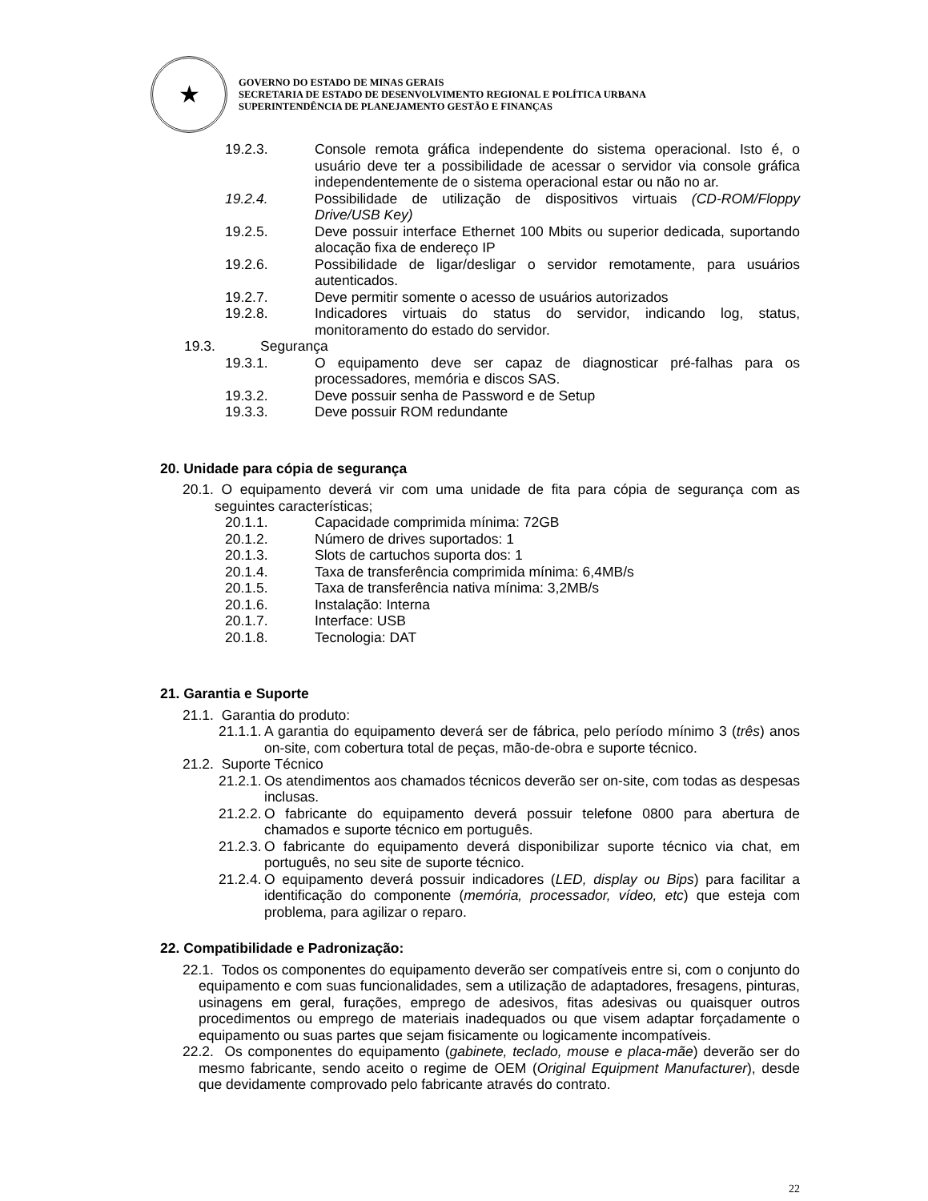★
GOVERNO DO ESTADO DE MINAS GERAIS
SECRETARIA DE ESTADO DE DESENVOLVIMENTO REGIONAL E POLÍTICA URBANA
SUPERINTENDÊNCIA DE PLANEJAMENTO GESTÃO E FINANÇAS
19.2.3. Console remota gráfica independente do sistema operacional. Isto é, o usuário deve ter a possibilidade de acessar o servidor via console gráfica independentemente de o sistema operacional estar ou não no ar.
19.2.4. Possibilidade de utilização de dispositivos virtuais (CD-ROM/Floppy Drive/USB Key)
19.2.5. Deve possuir interface Ethernet 100 Mbits ou superior dedicada, suportando alocação fixa de endereço IP
19.2.6. Possibilidade de ligar/desligar o servidor remotamente, para usuários autenticados.
19.2.7. Deve permitir somente o acesso de usuários autorizados
19.2.8. Indicadores virtuais do status do servidor, indicando log, status, monitoramento do estado do servidor.
19.3. Segurança
19.3.1. O equipamento deve ser capaz de diagnosticar pré-falhas para os processadores, memória e discos SAS.
19.3.2. Deve possuir senha de Password e de Setup
19.3.3. Deve possuir ROM redundante
20. Unidade para cópia de segurança
20.1. O equipamento deverá vir com uma unidade de fita para cópia de segurança com as seguintes características;
20.1.1. Capacidade comprimida mínima: 72GB
20.1.2. Número de drives suportados: 1
20.1.3. Slots de cartuchos suporta dos: 1
20.1.4. Taxa de transferência comprimida mínima: 6,4MB/s
20.1.5. Taxa de transferência nativa mínima: 3,2MB/s
20.1.6. Instalação: Interna
20.1.7. Interface: USB
20.1.8. Tecnologia: DAT
21. Garantia e Suporte
21.1. Garantia do produto:
21.1.1. A garantia do equipamento deverá ser de fábrica, pelo período mínimo 3 (três) anos on-site, com cobertura total de peças, mão-de-obra e suporte técnico.
21.2. Suporte Técnico
21.2.1. Os atendimentos aos chamados técnicos deverão ser on-site, com todas as despesas inclusas.
21.2.2. O fabricante do equipamento deverá possuir telefone 0800 para abertura de chamados e suporte técnico em português.
21.2.3. O fabricante do equipamento deverá disponibilizar suporte técnico via chat, em português, no seu site de suporte técnico.
21.2.4. O equipamento deverá possuir indicadores (LED, display ou Bips) para facilitar a identificação do componente (memória, processador, vídeo, etc) que esteja com problema, para agilizar o reparo.
22. Compatibilidade e Padronização:
22.1. Todos os componentes do equipamento deverão ser compatíveis entre si, com o conjunto do equipamento e com suas funcionalidades, sem a utilização de adaptadores, fresagens, pinturas, usinagens em geral, furações, emprego de adesivos, fitas adesivas ou quaisquer outros procedimentos ou emprego de materiais inadequados ou que visem adaptar forçadamente o equipamento ou suas partes que sejam fisicamente ou logicamente incompatíveis.
22.2. Os componentes do equipamento (gabinete, teclado, mouse e placa-mãe) deverão ser do mesmo fabricante, sendo aceito o regime de OEM (Original Equipment Manufacturer), desde que devidamente comprovado pelo fabricante através do contrato.
22